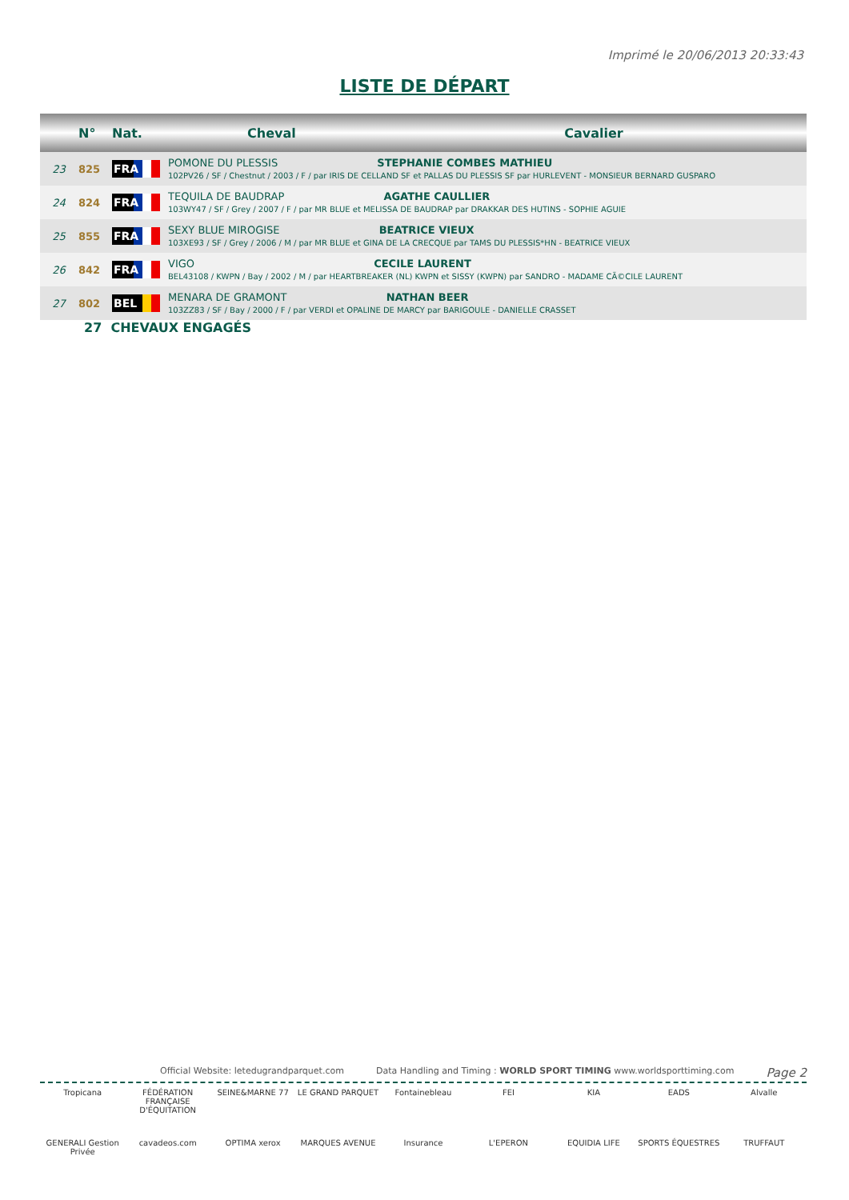Imprimé le 20/06/2013 20:33:43
LISTE DE DÉPART
| | N° | Nat. | Cheval | Cavalier |
| --- | --- | --- | --- | --- |
| 23 | 825 | FRA | POMONE DU PLESSIS STEPHANIE COMBES MATHIEU 102PV26 / SF / Chestnut / 2003 / F / par IRIS DE CELLAND SF et PALLAS DU PLESSIS SF par HURLEVENT - MONSIEUR BERNARD GUSPARO | |
| 24 | 824 | FRA | TEQUILA DE BAUDRAP AGATHE CAULLIER 103WY47 / SF / Grey / 2007 / F / par MR BLUE et MELISSA DE BAUDRAP par DRAKKAR DES HUTINS - SOPHIE AGUIE | |
| 25 | 855 | FRA | SEXY BLUE MIROGISE BEATRICE VIEUX 103XE93 / SF / Grey / 2006 / M / par MR BLUE et GINA DE LA CRECQUE par TAMS DU PLESSIS*HN - BEATRICE VIEUX | |
| 26 | 842 | FRA | VIGO CECILE LAURENT BEL43108 / KWPN / Bay / 2002 / M / par HEARTBREAKER (NL) KWPN et SISSY (KWPN) par SANDRO - MADAME CÃ©CILE LAURENT | |
| 27 | 802 | BEL | MENARA DE GRAMONT NATHAN BEER 103ZZ83 / SF / Bay / 2000 / F / par VERDI et OPALINE DE MARCY par BARIGOULE - DANIELLE CRASSET | |
27 CHEVAUX ENGAGÉS
Official Website: letedugrandparquet.com Data Handling and Timing : WORLD SPORT TIMING www.worldsporttiming.com Page 2
Tropicana
FÉDÉRATION FRANÇAISE D'ÉQUITATION
SEINE&MARNE 77
LE GRAND PARQUET
Fontainebleau
FEI
KIA
EADS
Alvalle
GENERALI Gestion Privée
cavadeos.com
OPTIMA xerox
MARQUES AVENUE
Insurance
L'EPERON
EQUIDIA LIFE
SPORTS ÉQUESTRES
TRUFFAUT